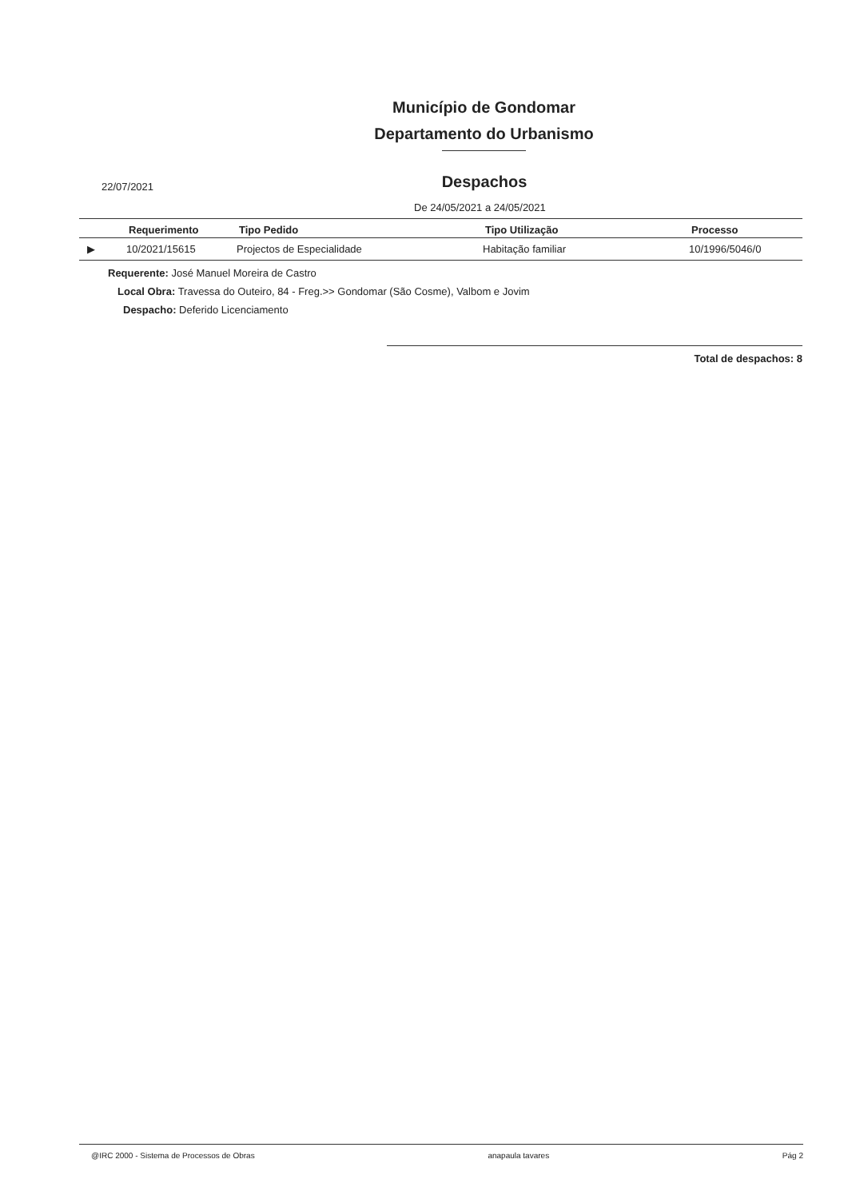Município de Gondomar
Departamento do Urbanismo
22/07/2021 Despachos
De 24/05/2021 a 24/05/2021
| | Requerimento | Tipo Pedido | Tipo Utilização | Processo |
| --- | --- | --- | --- | --- |
| ▶ | 10/2021/15615 | Projectos de Especialidade | Habitação familiar | 10/1996/5046/0 |
Requerente: José Manuel Moreira de Castro
Local Obra: Travessa do Outeiro, 84 - Freg.>> Gondomar (São Cosme), Valbom e Jovim
Despacho: Deferido Licenciamento
Total de despachos: 8
@IRC 2000 - Sistema de Processos de Obras anapaula tavares Pág 2